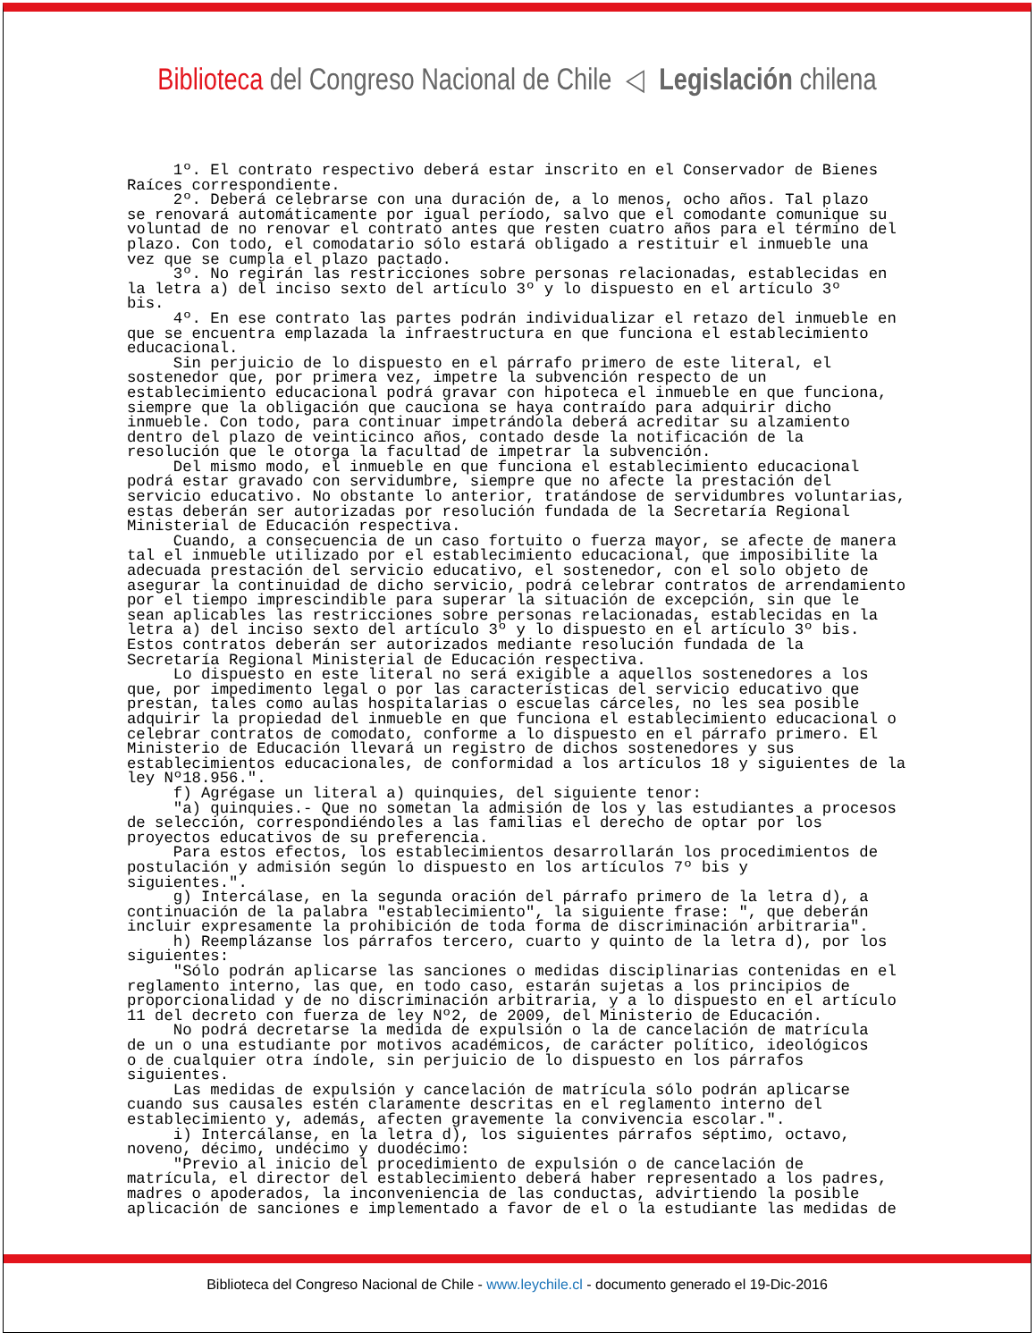Biblioteca del Congreso Nacional de Chile ◁ Legislación chilena
1º. El contrato respectivo deberá estar inscrito en el Conservador de Bienes Raíces correspondiente. 2º. Deberá celebrarse con una duración de, a lo menos, ocho años. Tal plazo se renovará automáticamente por igual período, salvo que el comodante comunique su voluntad de no renovar el contrato antes que resten cuatro años para el término del plazo. Con todo, el comodatario sólo estará obligado a restituir el inmueble una vez que se cumpla el plazo pactado. 3º. No regirán las restricciones sobre personas relacionadas, establecidas en la letra a) del inciso sexto del artículo 3º y lo dispuesto en el artículo 3º bis. 4º. En ese contrato las partes podrán individualizar el retazo del inmueble en que se encuentra emplazada la infraestructura en que funciona el establecimiento educacional. Sin perjuicio de lo dispuesto en el párrafo primero de este literal, el sostenedor que, por primera vez, impetre la subvención respecto de un establecimiento educacional podrá gravar con hipoteca el inmueble en que funciona, siempre que la obligación que cauciona se haya contraído para adquirir dicho inmueble. Con todo, para continuar impetrándola deberá acreditar su alzamiento dentro del plazo de veinticinco años, contado desde la notificación de la resolución que le otorga la facultad de impetrar la subvención. Del mismo modo, el inmueble en que funciona el establecimiento educacional podrá estar gravado con servidumbre, siempre que no afecte la prestación del servicio educativo. No obstante lo anterior, tratándose de servidumbres voluntarias, estas deberán ser autorizadas por resolución fundada de la Secretaría Regional Ministerial de Educación respectiva. Cuando, a consecuencia de un caso fortuito o fuerza mayor, se afecte de manera tal el inmueble utilizado por el establecimiento educacional, que imposibilite la adecuada prestación del servicio educativo, el sostenedor, con el solo objeto de asegurar la continuidad de dicho servicio, podrá celebrar contratos de arrendamiento por el tiempo imprescindible para superar la situación de excepción, sin que le sean aplicables las restricciones sobre personas relacionadas, establecidas en la letra a) del inciso sexto del artículo 3º y lo dispuesto en el artículo 3º bis. Estos contratos deberán ser autorizados mediante resolución fundada de la Secretaría Regional Ministerial de Educación respectiva. Lo dispuesto en este literal no será exigible a aquellos sostenedores a los que, por impedimento legal o por las características del servicio educativo que prestan, tales como aulas hospitalarias o escuelas cárceles, no les sea posible adquirir la propiedad del inmueble en que funciona el establecimiento educacional o celebrar contratos de comodato, conforme a lo dispuesto en el párrafo primero. El Ministerio de Educación llevará un registro de dichos sostenedores y sus establecimientos educacionales, de conformidad a los artículos 18 y siguientes de la ley Nº18.956.". f) Agrégase un literal a) quinquies, del siguiente tenor: "a) quinquies.- Que no sometan la admisión de los y las estudiantes a procesos de selección, correspondiéndoles a las familias el derecho de optar por los proyectos educativos de su preferencia. Para estos efectos, los establecimientos desarrollarán los procedimientos de postulación y admisión según lo dispuesto en los artículos 7º bis y siguientes.". g) Intercálase, en la segunda oración del párrafo primero de la letra d), a continuación de la palabra "establecimiento", la siguiente frase: ", que deberán incluir expresamente la prohibición de toda forma de discriminación arbitraria". h) Reemplázanse los párrafos tercero, cuarto y quinto de la letra d), por los siguientes: "Sólo podrán aplicarse las sanciones o medidas disciplinarias contenidas en el reglamento interno, las que, en todo caso, estarán sujetas a los principios de proporcionalidad y de no discriminación arbitraria, y a lo dispuesto en el artículo 11 del decreto con fuerza de ley Nº2, de 2009, del Ministerio de Educación. No podrá decretarse la medida de expulsión o la de cancelación de matrícula de un o una estudiante por motivos académicos, de carácter político, ideológicos o de cualquier otra índole, sin perjuicio de lo dispuesto en los párrafos siguientes. Las medidas de expulsión y cancelación de matrícula sólo podrán aplicarse cuando sus causales estén claramente descritas en el reglamento interno del establecimiento y, además, afecten gravemente la convivencia escolar.". i) Intercálanse, en la letra d), los siguientes párrafos séptimo, octavo, noveno, décimo, undécimo y duodécimo: "Previo al inicio del procedimiento de expulsión o de cancelación de matrícula, el director del establecimiento deberá haber representado a los padres, madres o apoderados, la inconveniencia de las conductas, advirtiendo la posible aplicación de sanciones e implementado a favor de el o la estudiante las medidas de
Biblioteca del Congreso Nacional de Chile - www.leychile.cl - documento generado el 19-Dic-2016